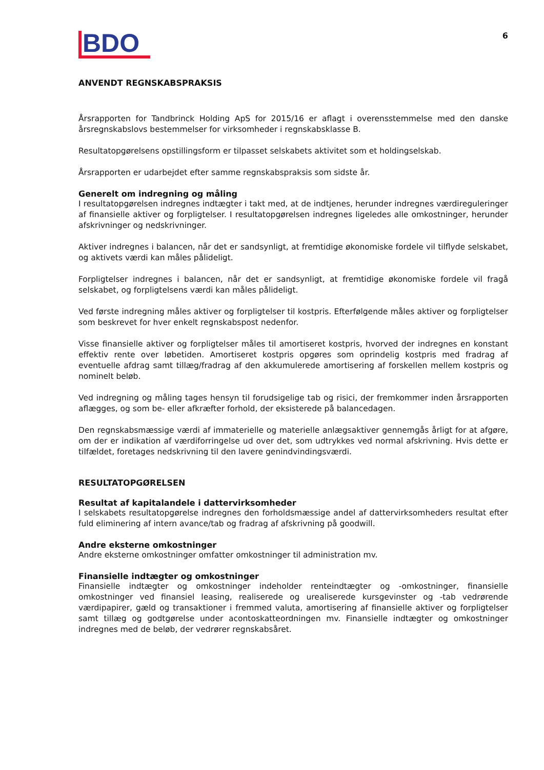BDO
6
ANVENDT REGNSKABSPRAKSIS
Årsrapporten for Tandbrinck Holding ApS for 2015/16 er aflagt i overensstemmelse med den danske årsregnskabslovs bestemmelser for virksomheder i regnskabsklasse B.
Resultatopgørelsens opstillingsform er tilpasset selskabets aktivitet som et holdingselskab.
Årsrapporten er udarbejdet efter samme regnskabspraksis som sidste år.
Generelt om indregning og måling
I resultatopgørelsen indregnes indtægter i takt med, at de indtjenes, herunder indregnes værdireguleringer af finansielle aktiver og forpligtelser. I resultatopgørelsen indregnes ligeledes alle omkostninger, herunder afskrivninger og nedskrivninger.
Aktiver indregnes i balancen, når det er sandsynligt, at fremtidige økonomiske fordele vil tilflyde selskabet, og aktivets værdi kan måles pålideligt.
Forpligtelser indregnes i balancen, når det er sandsynligt, at fremtidige økonomiske fordele vil fragå selskabet, og forpligtelsens værdi kan måles pålideligt.
Ved første indregning måles aktiver og forpligtelser til kostpris. Efterfølgende måles aktiver og forpligtelser som beskrevet for hver enkelt regnskabspost nedenfor.
Visse finansielle aktiver og forpligtelser måles til amortiseret kostpris, hvorved der indregnes en konstant effektiv rente over løbetiden. Amortiseret kostpris opgøres som oprindelig kostpris med fradrag af eventuelle afdrag samt tillæg/fradrag af den akkumulerede amortisering af forskellen mellem kostpris og nominelt beløb.
Ved indregning og måling tages hensyn til forudsigelige tab og risici, der fremkommer inden årsrapporten aflægges, og som be- eller afkræfter forhold, der eksisterede på balancedagen.
Den regnskabsmæssige værdi af immaterielle og materielle anlægsaktiver gennemgås årligt for at afgøre, om der er indikation af værdiforringelse ud over det, som udtrykkes ved normal afskrivning. Hvis dette er tilfældet, foretages nedskrivning til den lavere genindvindingsværdi.
RESULTATOPGØRELSEN
Resultat af kapitalandele i dattervirksomheder
I selskabets resultatopgørelse indregnes den forholdsmæssige andel af dattervirksomheders resultat efter fuld eliminering af intern avance/tab og fradrag af afskrivning på goodwill.
Andre eksterne omkostninger
Andre eksterne omkostninger omfatter omkostninger til administration mv.
Finansielle indtægter og omkostninger
Finansielle indtægter og omkostninger indeholder renteindtægter og -omkostninger, finansielle omkostninger ved finansiel leasing, realiserede og urealiserede kursgevinster og -tab vedrørende værdipapirer, gæld og transaktioner i fremmed valuta, amortisering af finansielle aktiver og forpligtelser samt tillæg og godtgørelse under acontoskatteordningen mv. Finansielle indtægter og omkostninger indregnes med de beløb, der vedrører regnskabsåret.